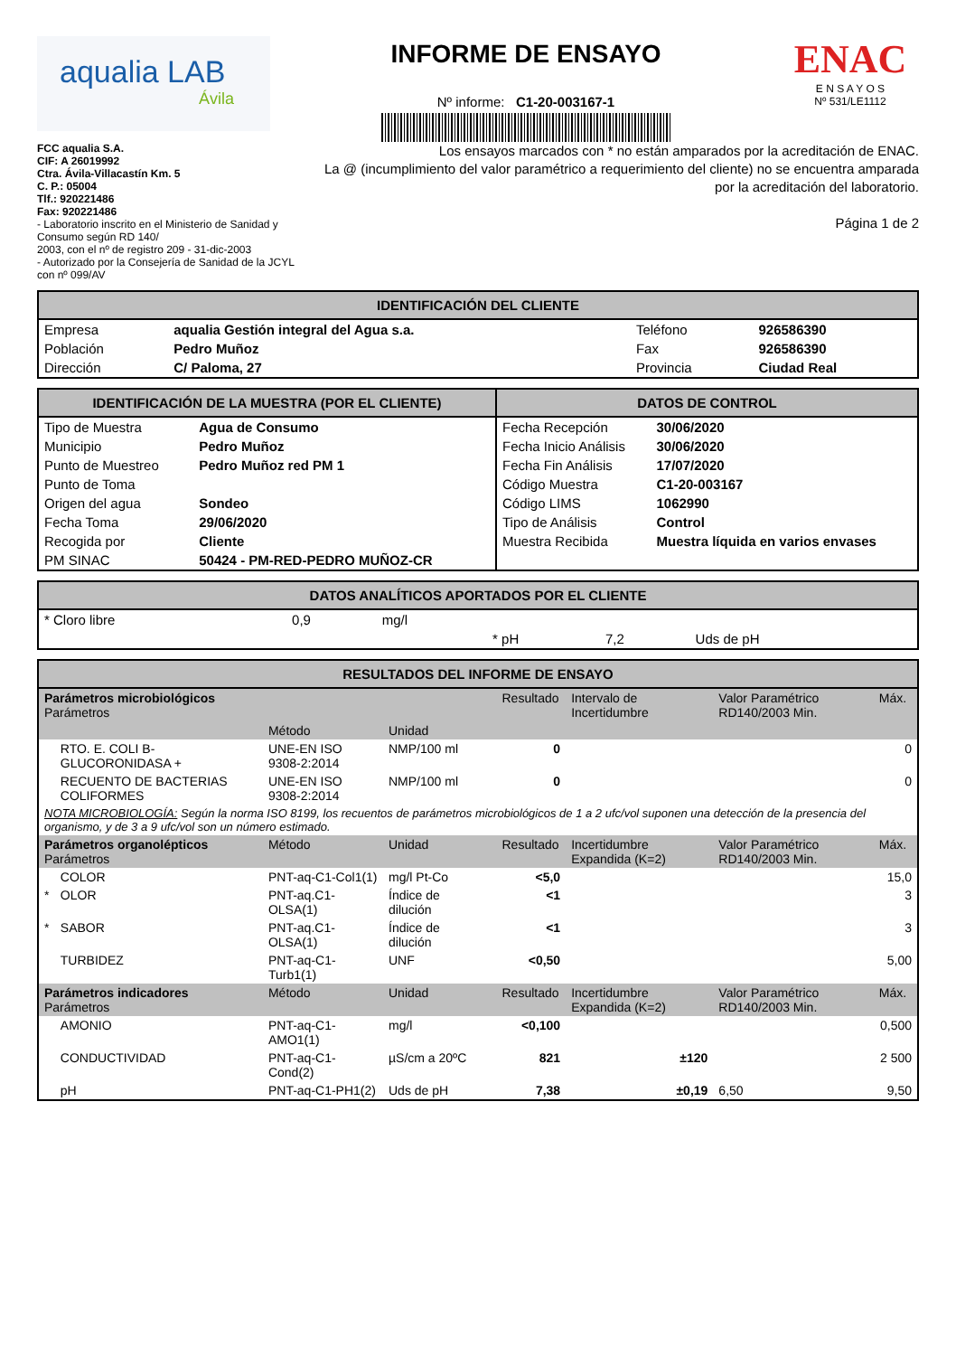aqualia LAB
Ávila
INFORME DE ENSAYO
Nº informe: C1-20-003167-1
ENAC
E N S A Y O S
Nº 531/LE1112
FCC aqualia S.A.
CIF: A 26019992
Ctra. Ávila-Villacastín Km. 5
C. P.: 05004
Tlf.: 920221486
Fax: 920221486
- Laboratorio inscrito en el Ministerio de Sanidad y Consumo según RD 140/
2003, con el nº de registro 209 - 31-dic-2003
- Autorizado por la Consejería de Sanidad de la JCYL con nº 099/AV
Los ensayos marcados con * no están amparados por la acreditación de ENAC.
La @ (incumplimiento del valor paramétrico a requerimiento del cliente) no se encuentra amparada por la acreditación del laboratorio.
Página 1 de 2
IDENTIFICACIÓN DEL CLIENTE
| Empresa | aqualia Gestión integral del Agua s.a. | Teléfono | 926586390 |
| Población | Pedro Muñoz | Fax | 926586390 |
| Dirección | C/ Paloma, 27 | Provincia | Ciudad Real |
IDENTIFICACIÓN DE LA MUESTRA (POR EL CLIENTE)
| Tipo de Muestra | Agua de Consumo |
| Municipio | Pedro Muñoz |
| Punto de Muestreo | Pedro Muñoz red PM 1 |
| Punto de Toma | |
| Origen del agua | Sondeo |
| Fecha Toma | 29/06/2020 |
| Recogida por | Cliente |
| PM SINAC | 50424 - PM-RED-PEDRO MUÑOZ-CR |
DATOS DE CONTROL
| Fecha Recepción | 30/06/2020 |
| Fecha Inicio Análisis | 30/06/2020 |
| Fecha Fin Análisis | 17/07/2020 |
| Código Muestra | C1-20-003167 |
| Código LIMS | 1062990 |
| Tipo de Análisis | Control |
| Muestra Recibida | Muestra líquida en varios envases |
DATOS ANALÍTICOS APORTADOS POR EL CLIENTE
| * Cloro libre | 0,9 | mg/l | | | |
| | | | * pH | 7,2 | Uds de pH |
RESULTADOS DEL INFORME DE ENSAYO
| Parámetros microbiológicos Parámetros | | | | | | Resultado | Intervalo de Incertidumbre | Valor Paramétrico RD140/2003 Min. | Máx. |
| --- | --- | --- | --- | --- | --- | --- | --- | --- | --- |
| | | Método | Unidad | | | | | | |
| | RTO. E. COLI B-GLUCORONIDASA + | UNE-EN ISO 9308-2:2014 | NMP/100 ml | | | 0 | | | 0 |
| | RECUENTO DE BACTERIAS COLIFORMES | UNE-EN ISO 9308-2:2014 | NMP/100 ml | | | 0 | | | 0 |
| NOTA MICROBIOLOGÍA: Según la norma ISO 8199, los recuentos de parámetros microbiológicos de 1 a 2 ufc/vol suponen una detección de la presencia del organismo, y de 3 a 9 ufc/vol son un número estimado. | | | | | | | | | |
| Parámetros organolépticos Parámetros | | Método | Unidad | | | Resultado | Incertidumbre Expandida (K=2) | Valor Paramétrico RD140/2003 Min. | Máx. |
| | COLOR | PNT-aq-C1-Col1(1) | mg/l Pt-Co | | | <5,0 | | | 15,0 |
| * | OLOR | PNT-aq.C1-OLSA(1) | Índice de dilución | | | <1 | | | 3 |
| * | SABOR | PNT-aq.C1-OLSA(1) | Índice de dilución | | | <1 | | | 3 |
| | TURBIDEZ | PNT-aq-C1-Turb1(1) | UNF | | | <0,50 | | | 5,00 |
| Parámetros indicadores Parámetros | | Método | Unidad | | | Resultado | Incertidumbre Expandida (K=2) | Valor Paramétrico RD140/2003 Min. | Máx. |
| | AMONIO | PNT-aq-C1-AMO1(1) | mg/l | | | <0,100 | | | 0,500 |
| | CONDUCTIVIDAD | PNT-aq-C1-Cond(2) | µS/cm a 20ºC | | | 821 | ±120 | | 2 500 |
| | pH | PNT-aq-C1-PH1(2) | Uds de pH | | | 7,38 | ±0,19 | 6,50 | 9,50 |